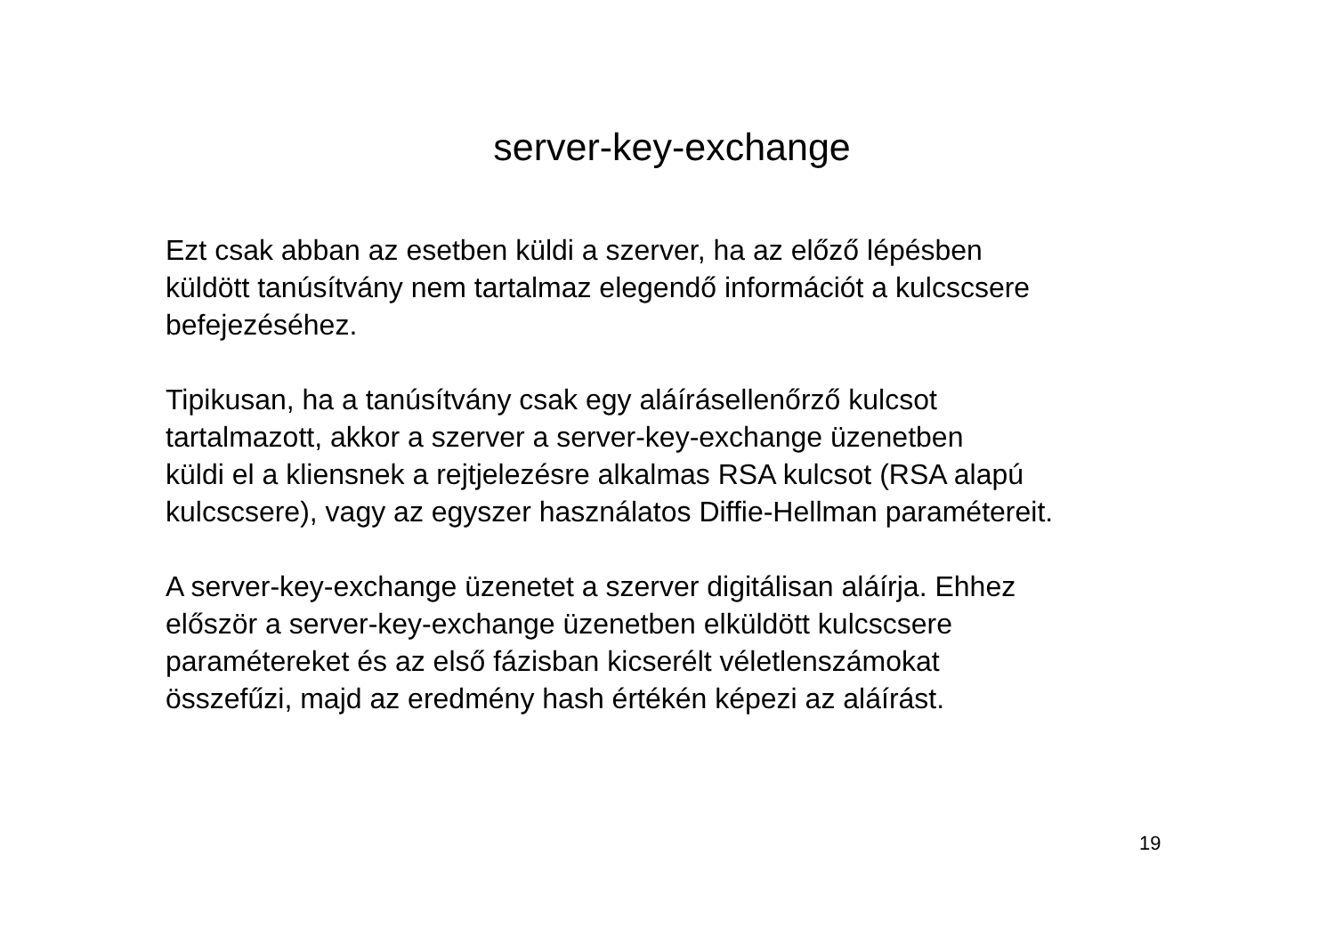server-key-exchange
Ezt csak abban az esetben küldi a szerver, ha az előző lépésben
küldött tanúsítvány nem tartalmaz elegendő információt a kulcscsere
befejezéséhez.
Tipikusan, ha a tanúsítvány csak egy aláírásellenőrző kulcsot
tartalmazott, akkor a szerver a server-key-exchange üzenetben
küldi el a kliensnek a rejtjelezésre alkalmas RSA kulcsot (RSA alapú
kulcscsere), vagy az egyszer használatos Diffie-Hellman paramétereit.
A server-key-exchange üzenetet a szerver digitálisan aláírja. Ehhez
először a server-key-exchange üzenetben elküldött kulcscsere
paramétereket és az első fázisban kicserélt véletlenszámokat
összefűzi, majd az eredmény hash értékén képezi az aláírást.
19